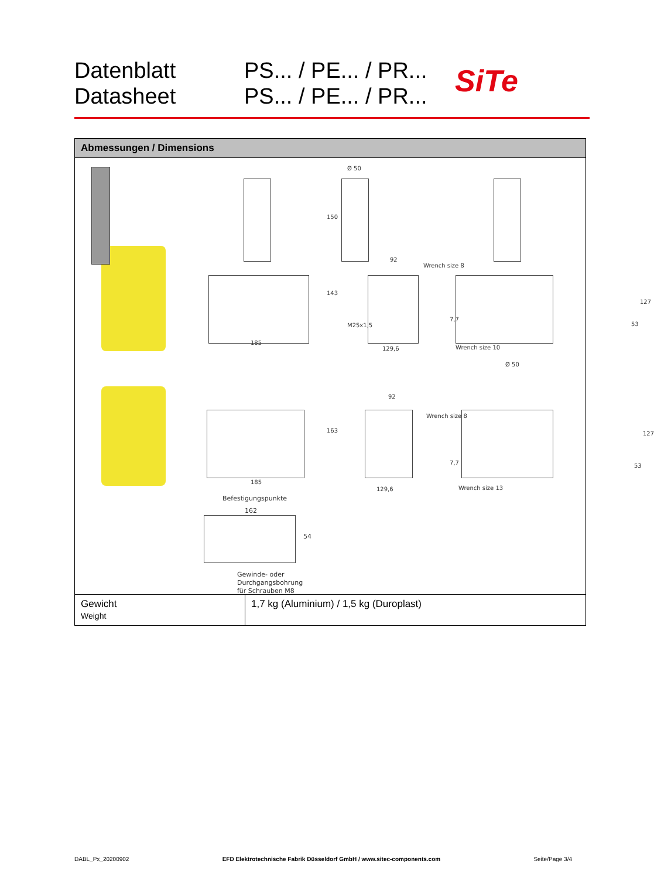Datenblatt
Datasheet
PS... / PE... / PR...
PS... / PE... / PR...
SiTe
Abmessungen / Dimensions
185
Ø 50
150
143
92
M25x1,5
129,6
Wrench size 8
127
7,7
53
Wrench size 10
Ø 50
163
92
Wrench size 8
127
7,7 53
185
129,6 Wrench size 13
Befestigungspunkte
162
54
Gewinde- oder
Durchgangsbohrung
für Schrauben M8
| Gewicht Weight | 1,7 kg (Aluminium) / 1,5 kg (Duroplast) |
DABL_Px_20200902 EFD Elektrotechnische Fabrik Düsseldorf GmbH / www.sitec-components.com Seite/Page 3/4